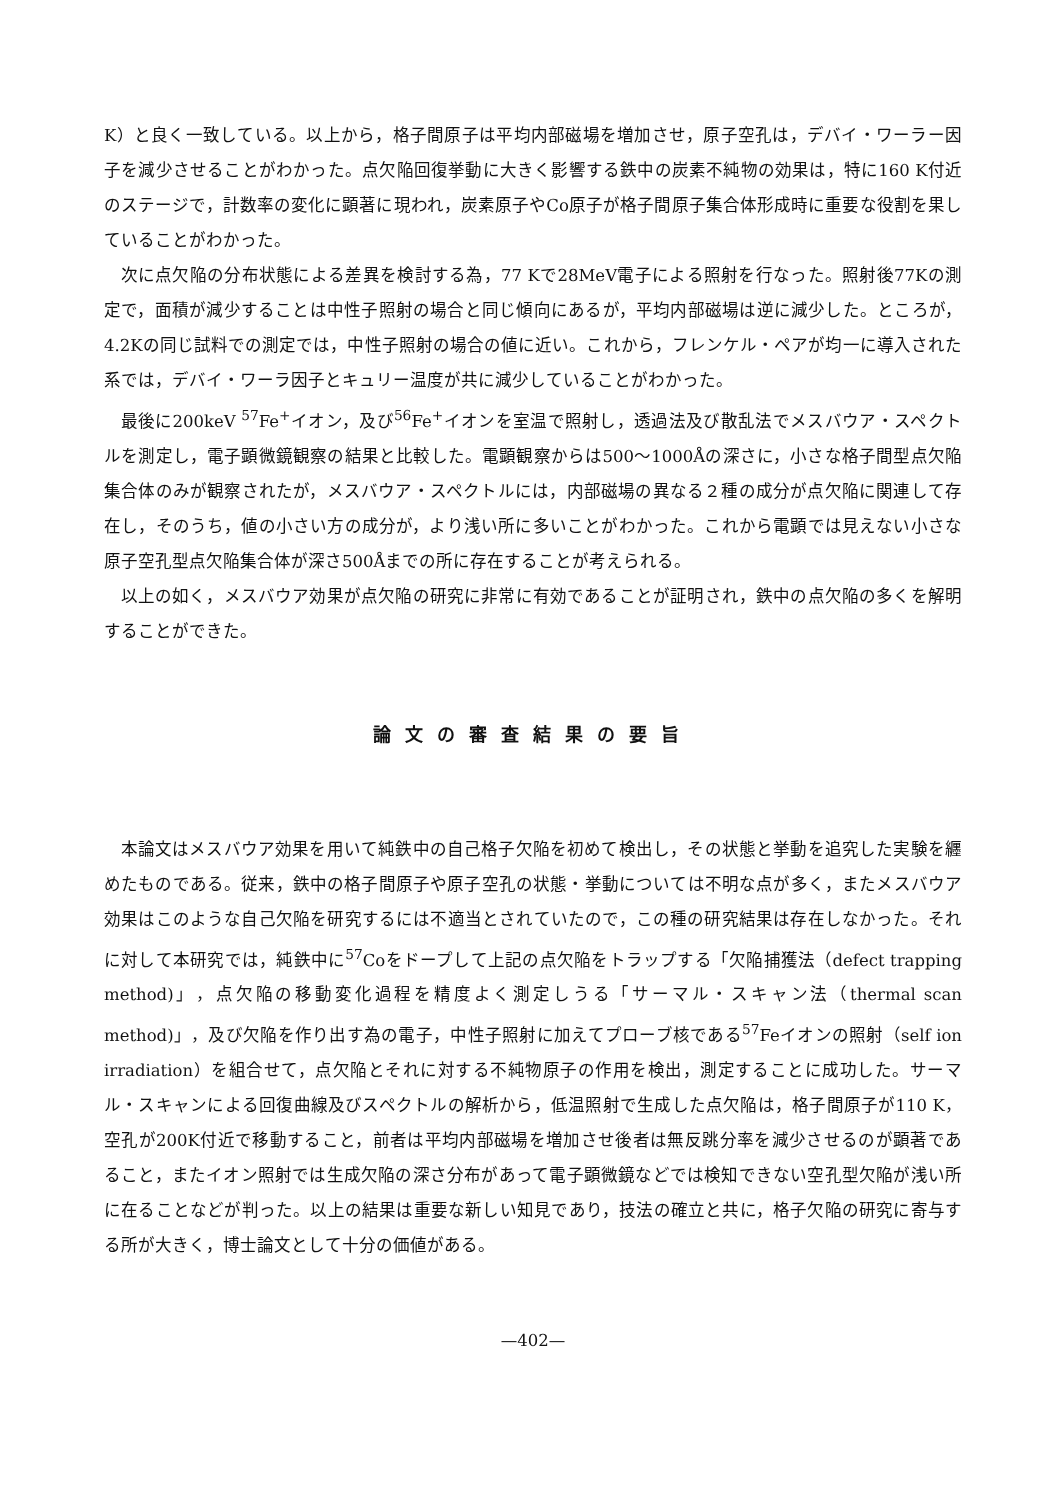K）と良く一致している。以上から，格子間原子は平均内部磁場を増加させ，原子空孔は，デバイ・ワーラー因子を減少させることがわかった。点欠陥回復挙動に大きく影響する鉄中の炭素不純物の効果は，特に160 K付近のステージで，計数率の変化に顕著に現われ，炭素原子やCo原子が格子間原子集合体形成時に重要な役割を果していることがわかった。
次に点欠陥の分布状態による差異を検討する為，77 Kで28MeV電子による照射を行なった。照射後77Kの測定で，面積が減少することは中性子照射の場合と同じ傾向にあるが，平均内部磁場は逆に減少した。ところが，4.2Kの同じ試料での測定では，中性子照射の場合の値に近い。これから，フレンケル・ペアが均一に導入された系では，デバイ・ワーラ因子とキュリー温度が共に減少していることがわかった。
最後に200keV <sup>57</sup>Fe<sup>+</sup>イオン，及び<sup>56</sup>Fe<sup>+</sup>イオンを室温で照射し，透過法及び散乱法でメスバウア・スペクトルを測定し，電子顕微鏡観察の結果と比較した。電顕観察からは500～1000Åの深さに，小さな格子間型点欠陥集合体のみが観察されたが，メスバウア・スペクトルには，内部磁場の異なる２種の成分が点欠陥に関連して存在し，そのうち，値の小さい方の成分が，より浅い所に多いことがわかった。これから電顕では見えない小さな原子空孔型点欠陥集合体が深さ500Åまでの所に存在することが考えられる。
以上の如く，メスバウア効果が点欠陥の研究に非常に有効であることが証明され，鉄中の点欠陥の多くを解明することができた。
論文の審査結果の要旨
本論文はメスバウア効果を用いて純鉄中の自己格子欠陥を初めて検出し，その状態と挙動を追究した実験を纒めたものである。従来，鉄中の格子間原子や原子空孔の状態・挙動については不明な点が多く，またメスバウア効果はこのような自己欠陥を研究するには不適当とされていたので，この種の研究結果は存在しなかった。それに対して本研究では，純鉄中に<sup>57</sup>Coをドープして上記の点欠陥をトラップする「欠陥捕獲法（defect trapping method)」，点欠陥の移動変化過程を精度よく測定しうる「サーマル・スキャン法（thermal scan method)」，及び欠陥を作り出す為の電子，中性子照射に加えてプローブ核である<sup>57</sup>Feイオンの照射（self ion irradiation）を組合せて，点欠陥とそれに対する不純物原子の作用を検出，測定することに成功した。サーマル・スキャンによる回復曲線及びスペクトルの解析から，低温照射で生成した点欠陥は，格子間原子が110 K，空孔が200K付近で移動すること，前者は平均内部磁場を増加させ後者は無反跳分率を減少させるのが顕著であること，またイオン照射では生成欠陥の深さ分布があって電子顕微鏡などでは検知できない空孔型欠陥が浅い所に在ることなどが判った。以上の結果は重要な新しい知見であり，技法の確立と共に，格子欠陥の研究に寄与する所が大きく，博士論文として十分の価値がある。
—402—